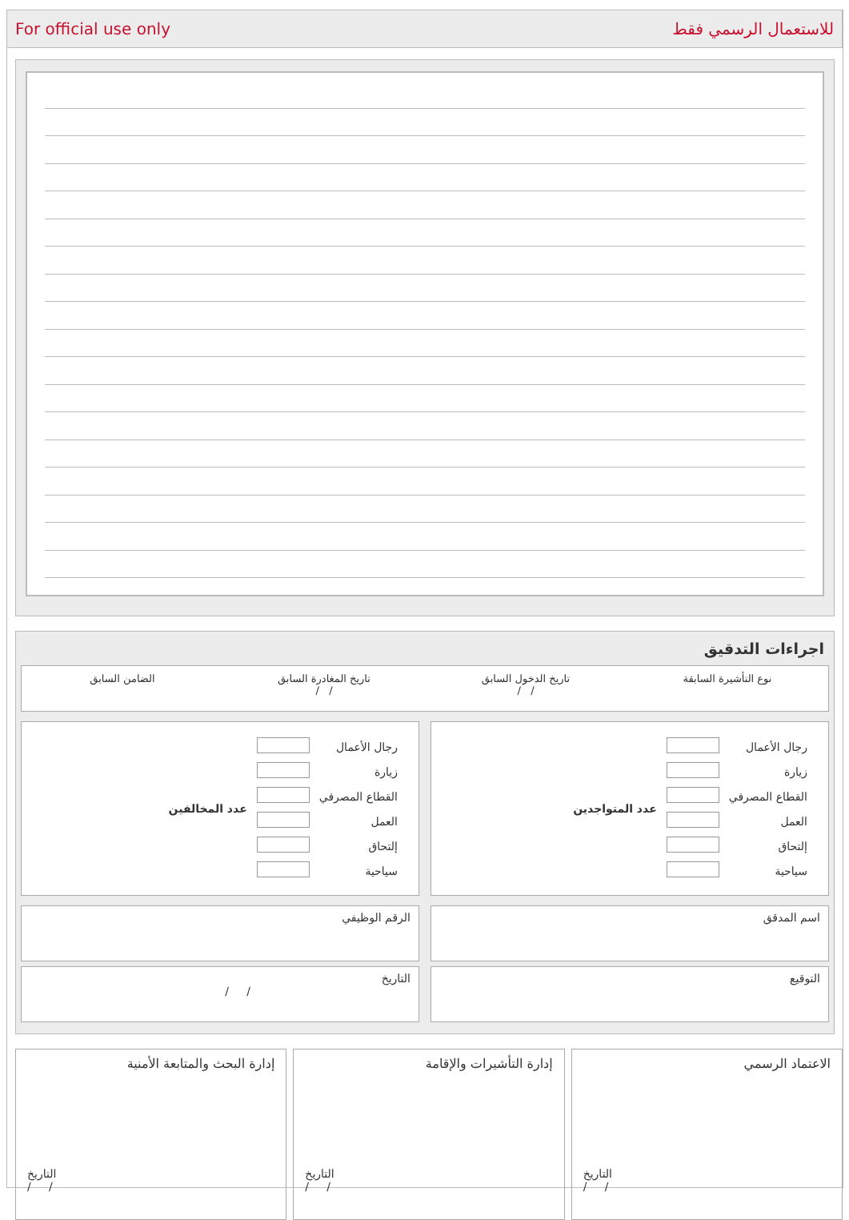For official use only للاستعمال الرسمي فقط
اجراءات التدقيق
نوع التأشيرة السابقة تاريخ الدخول السابق
/ /
تاريخ المغادرة السابق
/ /
الضامن السابق
| رجال الأعمال | | عدد المتواجدين |
| زيارة | | |
| القطاع المصرفي | | |
| العمل | | |
| إلتحاق | | |
| سياحية | | |
| رجال الأعمال | | عدد المخالفين |
| زيارة | | |
| القطاع المصرفي | | |
| العمل | | |
| إلتحاق | | |
| سياحية | | |
اسم المدقق الرقم الوظيفي
التوقيع التاريخ
/ /
الاعتماد الرسمي
التاريخ
/ /
إدارة التأشيرات والإقامة
التاريخ
/ /
إدارة البحث والمتابعة الأمنية
التاريخ
/ /